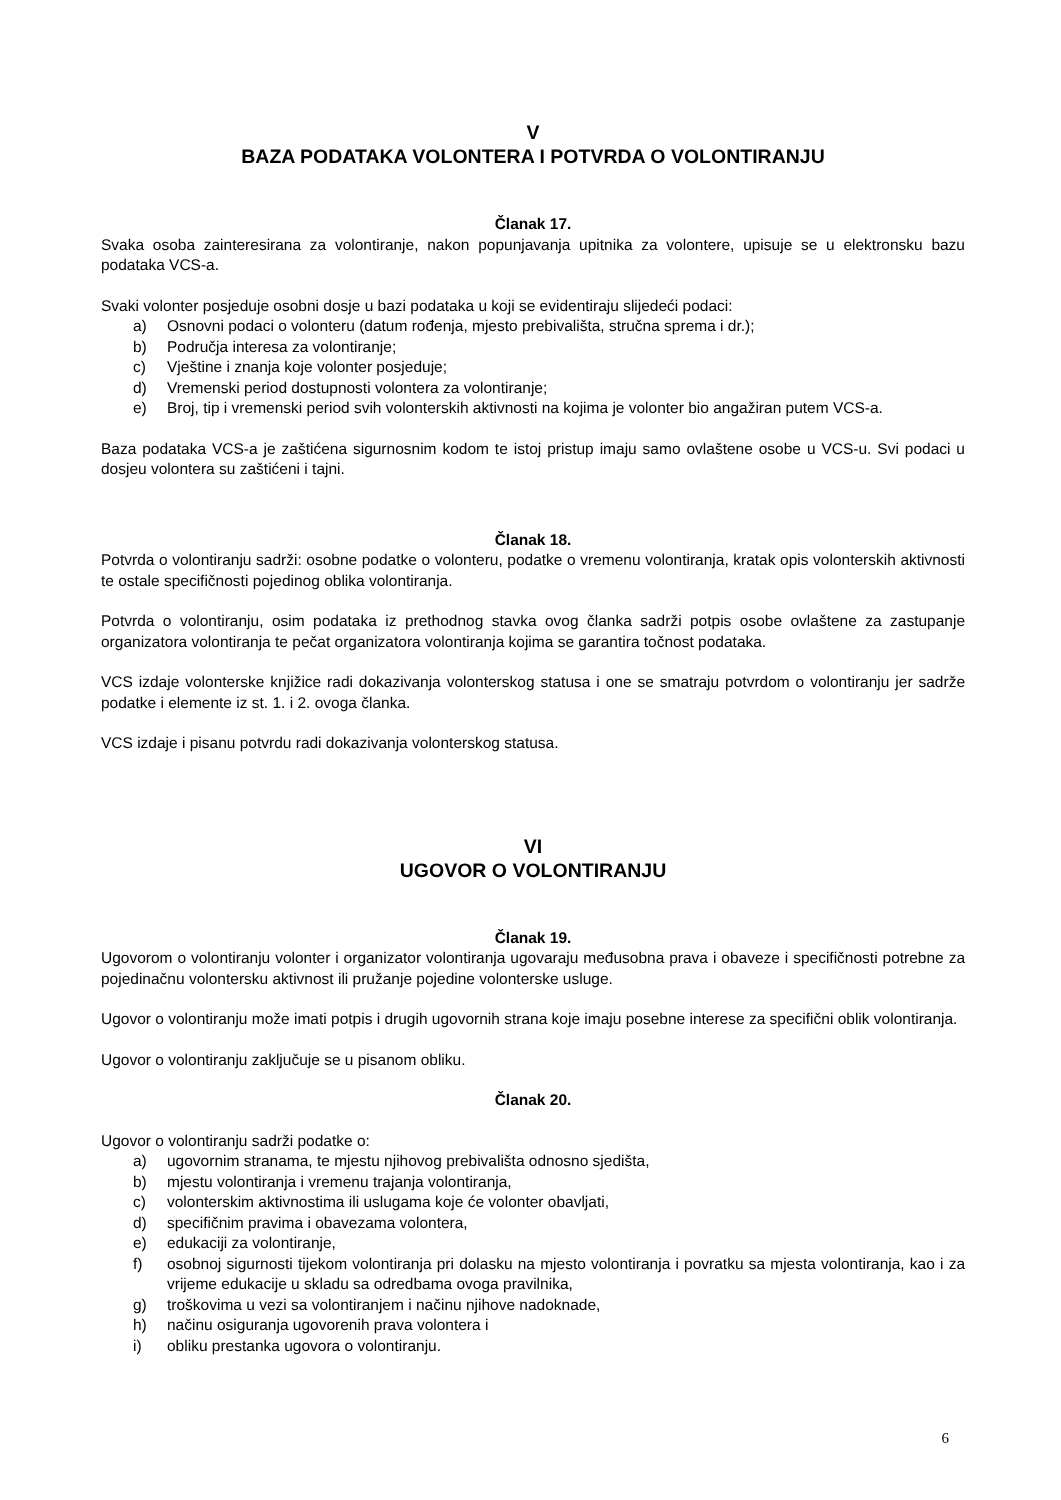V
BAZA PODATAKA VOLONTERA I POTVRDA O VOLONTIRANJU
Članak 17.
Svaka osoba zainteresirana za volontiranje, nakon popunjavanja upitnika za volontere, upisuje se u elektronsku bazu podataka VCS-a.
Svaki volonter posjeduje osobni dosje u bazi podataka u koji se evidentiraju slijedeći podaci:
a) Osnovni podaci o volonteru (datum rođenja, mjesto prebivališta, stručna sprema i dr.);
b) Područja interesa za volontiranje;
c) Vještine i znanja koje volonter posjeduje;
d) Vremenski period dostupnosti volontera za volontiranje;
e) Broj, tip i vremenski period svih volonterskih aktivnosti na kojima je volonter bio angažiran putem VCS-a.
Baza podataka VCS-a je zaštićena sigurnosnim kodom te istoj pristup imaju samo ovlaštene osobe u VCS-u. Svi podaci u dosjeu volontera su zaštićeni i tajni.
Članak 18.
Potvrda o volontiranju sadrži: osobne podatke o volonteru, podatke o vremenu volontiranja, kratak opis volonterskih aktivnosti te ostale specifičnosti pojedinog oblika volontiranja.
Potvrda o volontiranju, osim podataka iz prethodnog stavka ovog članka sadrži potpis osobe ovlaštene za zastupanje organizatora volontiranja te pečat organizatora volontiranja kojima se garantira točnost podataka.
VCS izdaje volonterske knjižice radi dokazivanja volonterskog statusa i one se smatraju potvrdom o volontiranju jer sadrže podatke i elemente iz st. 1. i 2. ovoga članka.
VCS izdaje i pisanu potvrdu radi dokazivanja volonterskog statusa.
VI
UGOVOR O VOLONTIRANJU
Članak 19.
Ugovorom o volontiranju volonter i organizator volontiranja ugovaraju međusobna prava i obaveze i specifičnosti potrebne za pojedinačnu volontersku aktivnost ili pružanje pojedine volonterske usluge.
Ugovor o volontiranju može imati potpis i drugih ugovornih strana koje imaju posebne interese za specifični oblik volontiranja.
Ugovor o volontiranju zaključuje se u pisanom obliku.
Članak 20.
Ugovor o volontiranju sadrži podatke o:
a) ugovornim stranama, te mjestu njihovog prebivališta odnosno sjedišta,
b) mjestu volontiranja i vremenu trajanja volontiranja,
c) volonterskim aktivnostima ili uslugama koje će volonter obavljati,
d) specifičnim pravima i obavezama volontera,
e) edukaciji za volontiranje,
f) osobnoj sigurnosti tijekom volontiranja pri dolasku na mjesto volontiranja i povratku sa mjesta volontiranja, kao i za vrijeme edukacije u skladu sa odredbama ovoga pravilnika,
g) troškovima u vezi sa volontiranjem i načinu njihove nadoknade,
h) načinu osiguranja ugovorenih prava volontera i
i) obliku prestanka ugovora o volontiranju.
6